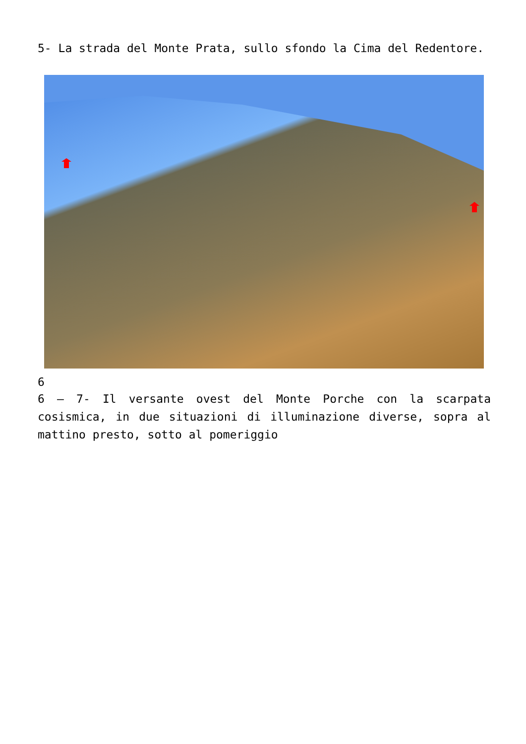5- La strada del Monte Prata, sullo sfondo la Cima del Redentore.
6
6 – 7- Il versante ovest del Monte Porche con la scarpata cosismica, in due situazioni di illuminazione diverse, sopra al mattino presto, sotto al pomeriggio